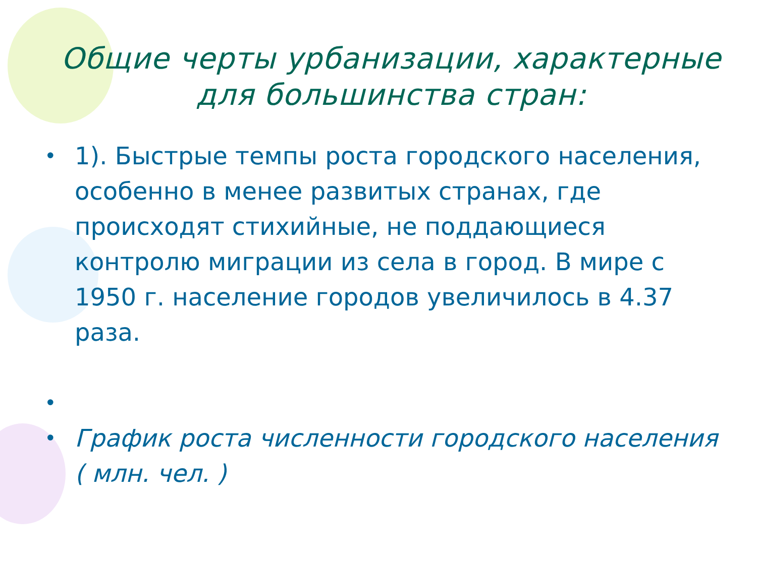Общие черты урбанизации, характерные для большинства стран:
• 1). Быстрые темпы роста городского населения, особенно в менее развитых странах, где происходят стихийные, не поддающиеся контролю миграции из села в город. В мире с 1950 г. население городов увеличилось в 4.37 раза.
•
• График роста численности городского населения ( млн. чел. )